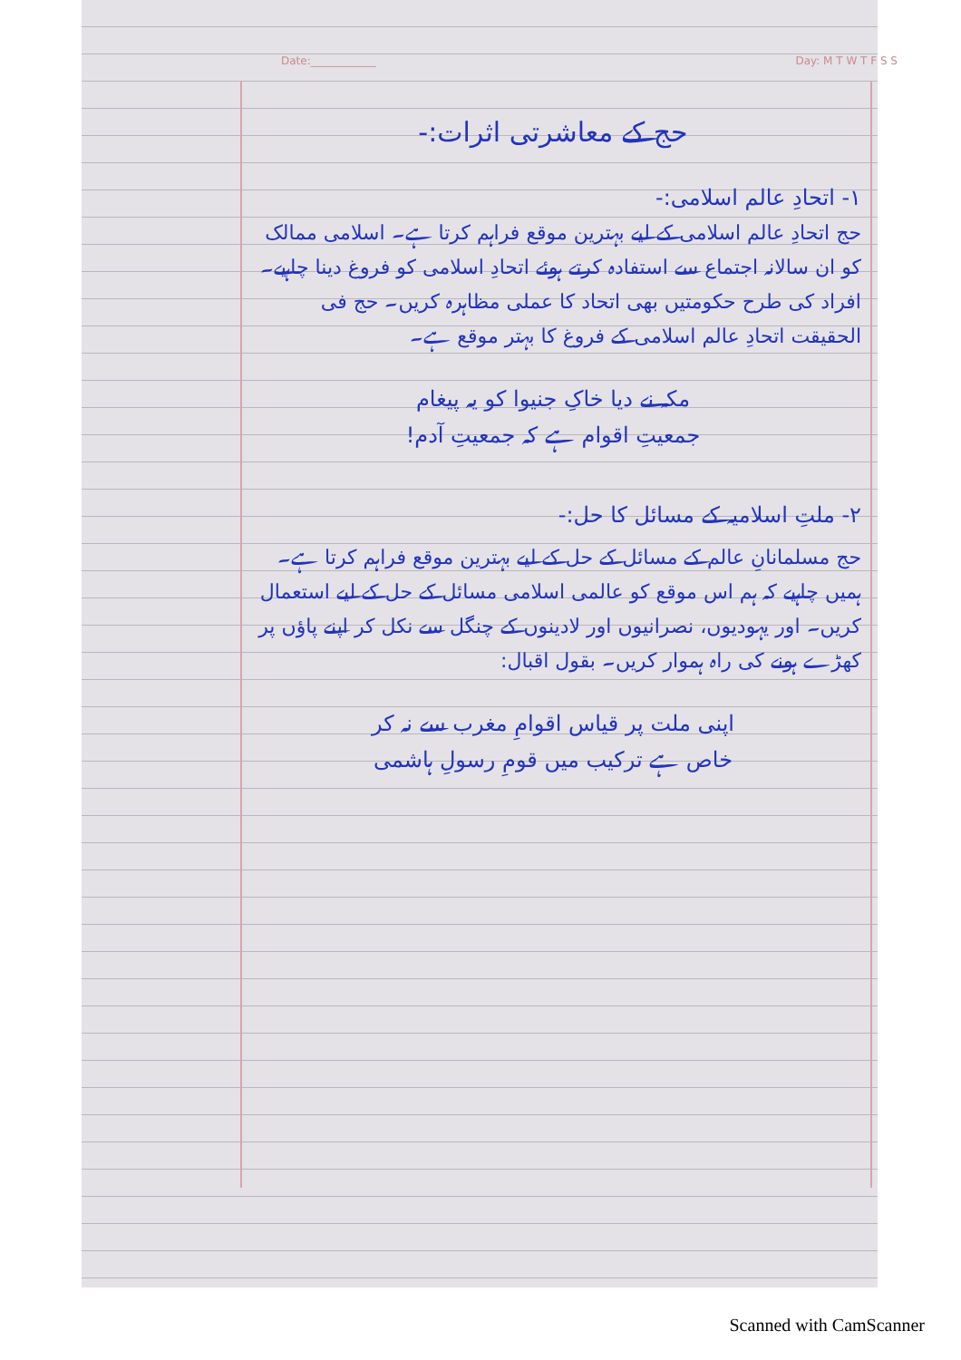Date:____________ Day: M T W T F S S
حج کے معاشرتی اثرات:-
۱- اتحادِ عالم اسلامی:-
حج اتحادِ عالم اسلامی کے لیے بہترین موقع فراہم کرتا ہے۔ اسلامی ممالک کو ان سالانہ اجتماع سے استفادہ کرتے ہوئے اتحادِ اسلامی کو فروغ دینا چاہیے۔ افراد کی طرح حکومتیں بھی اتحاد کا عملی مظاہرہ کریں۔ حج فی الحقیقت اتحادِ عالم اسلامی کے فروغ کا بہتر موقع ہے۔
مکہ نے دیا خاکِ جنیوا کو یہ پیغام
جمعیتِ اقوام ہے کہ جمعیتِ آدم!
۲- ملتِ اسلامیہ کے مسائل کا حل:-
حج مسلمانانِ عالم کے مسائل کے حل کے لیے بہترین موقع فراہم کرتا ہے۔ ہمیں چاہیے کہ ہم اس موقع کو عالمی اسلامی مسائل کے حل کے لیے استعمال کریں۔ اور یہودیوں، نصرانیوں اور لادینوں کے چنگل سے نکل کر اپنے پاؤں پر کھڑے ہونے کی راہ ہموار کریں۔ بقول اقبال:
اپنی ملت پر قیاس اقوامِ مغرب سے نہ کر
خاص ہے ترکیب میں قومِ رسولِ ہاشمی
Scanned with CamScanner